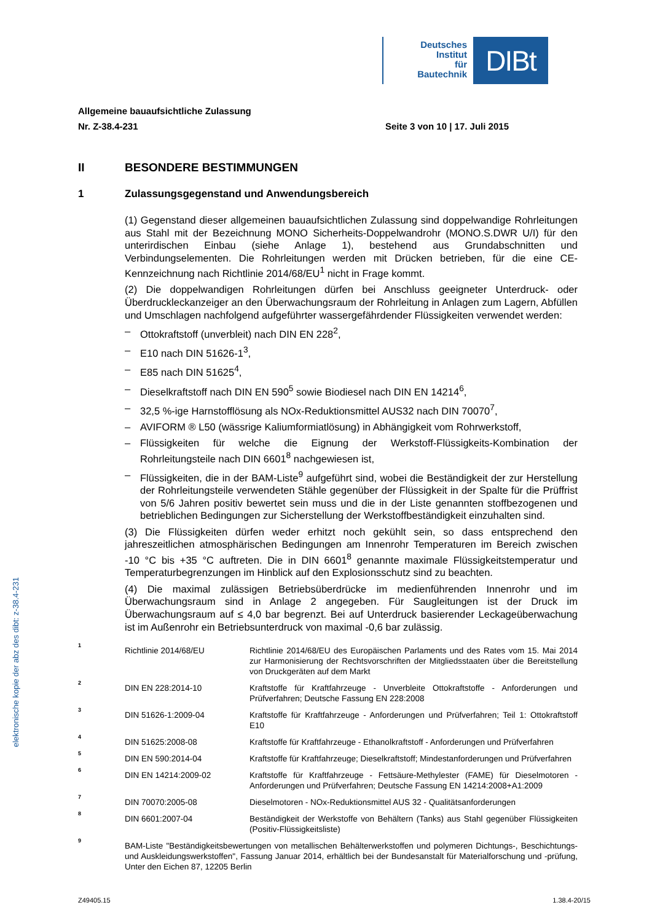Deutsches
Institut
für
Bautechnik
DIBt
elektronische kopie der abz des dibt: z-38.4-231
Allgemeine bauaufsichtliche Zulassung
Nr. Z-38.4-231 Seite 3 von 10 | 17. Juli 2015
II BESONDERE BESTIMMUNGEN
1 Zulassungsgegenstand und Anwendungsbereich
(1) Gegenstand dieser allgemeinen bauaufsichtlichen Zulassung sind doppelwandige Rohrleitungen aus Stahl mit der Bezeichnung MONO Sicherheits-Doppelwandrohr (MONO.S.DWR U/I) für den unterirdischen Einbau (siehe Anlage 1), bestehend aus Grundabschnitten und Verbindungselementen. Die Rohrleitungen werden mit Drücken betrieben, für die eine CE-Kennzeichnung nach Richtlinie 2014/68/EU<sup>1</sup> nicht in Frage kommt.
(2) Die doppelwandigen Rohrleitungen dürfen bei Anschluss geeigneter Unterdruck- oder Überdruckleckanzeiger an den Überwachungsraum der Rohrleitung in Anlagen zum Lagern, Abfüllen und Umschlagen nachfolgend aufgeführter wassergefährdender Flüssigkeiten verwendet werden:
– Ottokraftstoff (unverbleit) nach DIN EN 228<sup>2</sup>,
– E10 nach DIN 51626-1<sup>3</sup>,
– E85 nach DIN 51625<sup>4</sup>,
– Dieselkraftstoff nach DIN EN 590<sup>5</sup> sowie Biodiesel nach DIN EN 14214<sup>6</sup>,
– 32,5 %-ige Harnstofflösung als NOx-Reduktionsmittel AUS32 nach DIN 70070<sup>7</sup>,
– AVIFORM ® L50 (wässrige Kaliumformiatlösung) in Abhängigkeit vom Rohrwerkstoff,
– Flüssigkeiten für welche die Eignung der Werkstoff-Flüssigkeits-Kombination der Rohrleitungsteile nach DIN 6601<sup>8</sup> nachgewiesen ist,
– Flüssigkeiten, die in der BAM-Liste<sup>9</sup> aufgeführt sind, wobei die Beständigkeit der zur Herstellung der Rohrleitungsteile verwendeten Stähle gegenüber der Flüssigkeit in der Spalte für die Prüffrist von 5/6 Jahren positiv bewertet sein muss und die in der Liste genannten stoffbezogenen und betrieblichen Bedingungen zur Sicherstellung der Werkstoffbeständigkeit einzuhalten sind.
(3) Die Flüssigkeiten dürfen weder erhitzt noch gekühlt sein, so dass entsprechend den jahreszeitlichen atmosphärischen Bedingungen am Innenrohr Temperaturen im Bereich zwischen -10 °C bis +35 °C auftreten. Die in DIN 6601<sup>8</sup> genannte maximale Flüssigkeitstemperatur und Temperaturbegrenzungen im Hinblick auf den Explosionsschutz sind zu beachten.
(4) Die maximal zulässigen Betriebsüberdrücke im medienführenden Innenrohr und im Überwachungsraum sind in Anlage 2 angegeben. Für Saugleitungen ist der Druck im Überwachungsraum auf ≤ 4,0 bar begrenzt. Bei auf Unterdruck basierender Leckageüberwachung ist im Außenrohr ein Betriebsunterdruck von maximal -0,6 bar zulässig.
1 Richtlinie 2014/68/EU Richtlinie 2014/68/EU des Europäischen Parlaments und des Rates vom 15. Mai 2014 zur Harmonisierung der Rechtsvorschriften der Mitgliedsstaaten über die Bereitstellung von Druckgeräten auf dem Markt
2 DIN EN 228:2014-10 Kraftstoffe für Kraftfahrzeuge - Unverbleite Ottokraftstoffe - Anforderungen und Prüfverfahren; Deutsche Fassung EN 228:2008
3 DIN 51626-1:2009-04 Kraftstoffe für Kraftfahrzeuge - Anforderungen und Prüfverfahren; Teil 1: Ottokraftstoff E10
4 DIN 51625:2008-08 Kraftstoffe für Kraftfahrzeuge - Ethanolkraftstoff - Anforderungen und Prüfverfahren
5 DIN EN 590:2014-04 Kraftstoffe für Kraftfahrzeuge; Dieselkraftstoff; Mindestanforderungen und Prüfverfahren
6 DIN EN 14214:2009-02 Kraftstoffe für Kraftfahrzeuge - Fettsäure-Methylester (FAME) für Dieselmotoren - Anforderungen und Prüfverfahren; Deutsche Fassung EN 14214:2008+A1:2009
7 DIN 70070:2005-08 Dieselmotoren - NOx-Reduktionsmittel AUS 32 - Qualitätsanforderungen
8 DIN 6601:2007-04 Beständigkeit der Werkstoffe von Behältern (Tanks) aus Stahl gegenüber Flüssigkeiten (Positiv-Flüssigkeitsliste)
9 BAM-Liste "Beständigkeitsbewertungen von metallischen Behälterwerkstoffen und polymeren Dichtungs-, Beschichtungs- und Auskleidungswerkstoffen", Fassung Januar 2014, erhältlich bei der Bundesanstalt für Materialforschung und -prüfung, Unter den Eichen 87, 12205 Berlin
Z49405.15 1.38.4-20/15